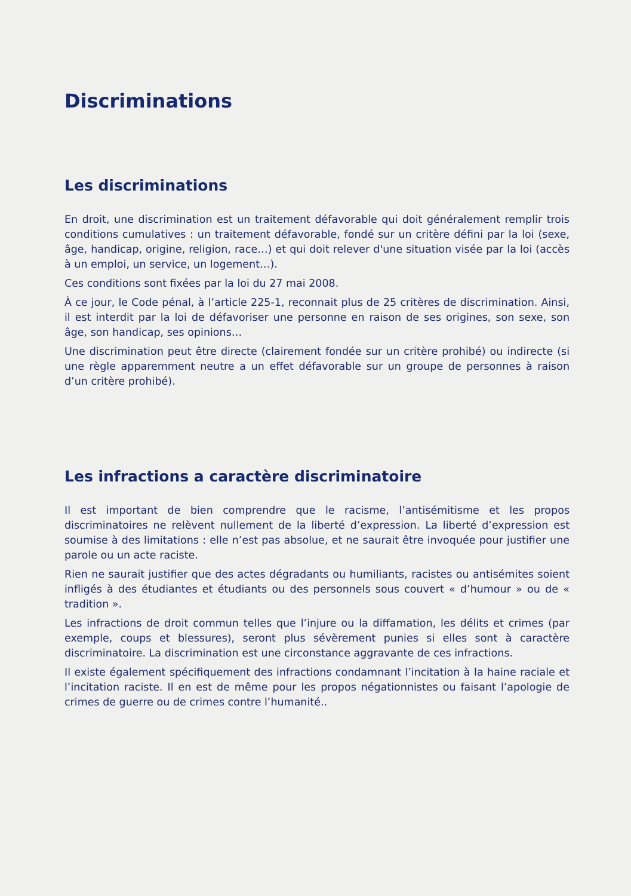Discriminations
Les discriminations
En droit, une discrimination est un traitement défavorable qui doit généralement remplir trois conditions cumulatives : un traitement défavorable, fondé sur un critère défini par la loi (sexe, âge, handicap, origine, religion, race…) et qui doit relever d'une situation visée par la loi (accès à un emploi, un service, un logement…).
Ces conditions sont fixées par la loi du 27 mai 2008.
À ce jour, le Code pénal, à l’article 225-1, reconnait plus de 25 critères de discrimination. Ainsi, il est interdit par la loi de défavoriser une personne en raison de ses origines, son sexe, son âge, son handicap, ses opinions…
Une discrimination peut être directe (clairement fondée sur un critère prohibé) ou indirecte (si une règle apparemment neutre a un effet défavorable sur un groupe de personnes à raison d’un critère prohibé).
Les infractions a caractère discriminatoire
Il est important de bien comprendre que le racisme, l’antisémitisme et les propos discriminatoires ne relèvent nullement de la liberté d’expression. La liberté d’expression est soumise à des limitations : elle n’est pas absolue, et ne saurait être invoquée pour justifier une parole ou un acte raciste.
Rien ne saurait justifier que des actes dégradants ou humiliants, racistes ou antisémites soient infligés à des étudiantes et étudiants ou des personnels sous couvert « d’humour » ou de « tradition ».
Les infractions de droit commun telles que l’injure ou la diffamation, les délits et crimes (par exemple, coups et blessures), seront plus sévèrement punies si elles sont à caractère discriminatoire. La discrimination est une circonstance aggravante de ces infractions.
Il existe également spécifiquement des infractions condamnant l’incitation à la haine raciale et l’incitation raciste. Il en est de même pour les propos négationnistes ou faisant l’apologie de crimes de guerre ou de crimes contre l’humanité..